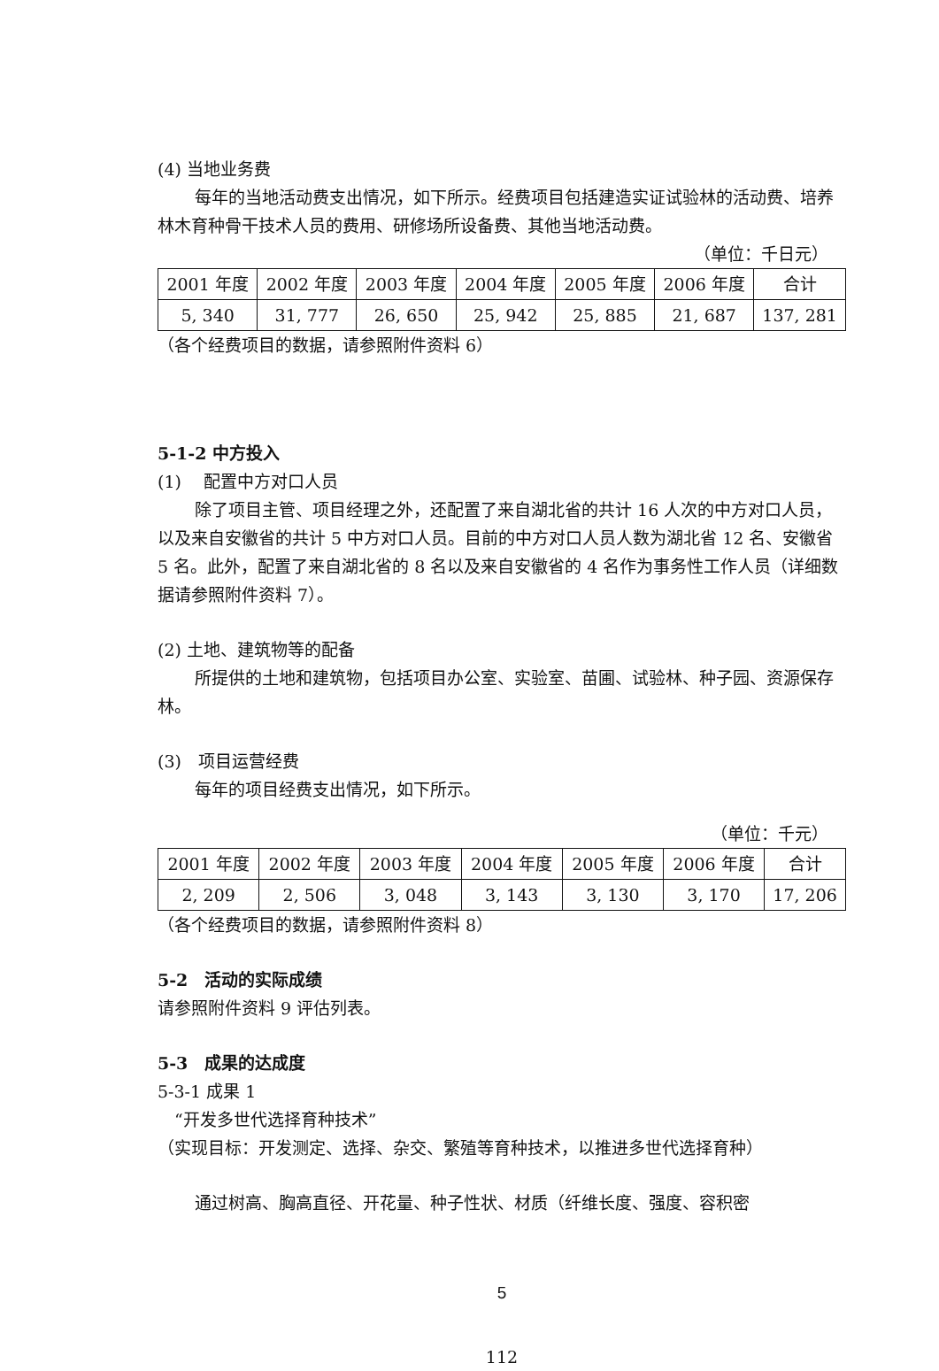(4) 当地业务费
每年的当地活动费支出情况，如下所示。经费项目包括建造实证试验林的活动费、培养林木育种骨干技术人员的费用、研修场所设备费、其他当地活动费。
（单位：千日元）
| 2001 年度 | 2002 年度 | 2003 年度 | 2004 年度 | 2005 年度 | 2006 年度 | 合计 |
| 5, 340 | 31, 777 | 26, 650 | 25, 942 | 25, 885 | 21, 687 | 137, 281 |
（各个经费项目的数据，请参照附件资料 6）
5-1-2 中方投入
(1)　 配置中方对口人员
除了项目主管、项目经理之外，还配置了来自湖北省的共计 16 人次的中方对口人员，以及来自安徽省的共计 5 中方对口人员。目前的中方对口人员人数为湖北省 12 名、安徽省 5 名。此外，配置了来自湖北省的 8 名以及来自安徽省的 4 名作为事务性工作人员（详细数据请参照附件资料 7）。
(2) 土地、建筑物等的配备
所提供的土地和建筑物，包括项目办公室、实验室、苗圃、试验林、种子园、资源保存林。
(3)　项目运营经费
每年的项目经费支出情况，如下所示。
（单位：千元）
| 2001 年度 | 2002 年度 | 2003 年度 | 2004 年度 | 2005 年度 | 2006 年度 | 合计 |
| 2, 209 | 2, 506 | 3, 048 | 3, 143 | 3, 130 | 3, 170 | 17, 206 |
（各个经费项目的数据，请参照附件资料 8）
5-2　活动的实际成绩
请参照附件资料 9 评估列表。
5-3　成果的达成度
5-3-1 成果 1
　“开发多世代选择育种技术”
（实现目标：开发测定、选择、杂交、繁殖等育种技术，以推进多世代选择育种）
通过树高、胸高直径、开花量、种子性状、材质（纤维长度、强度、容积密
5
112